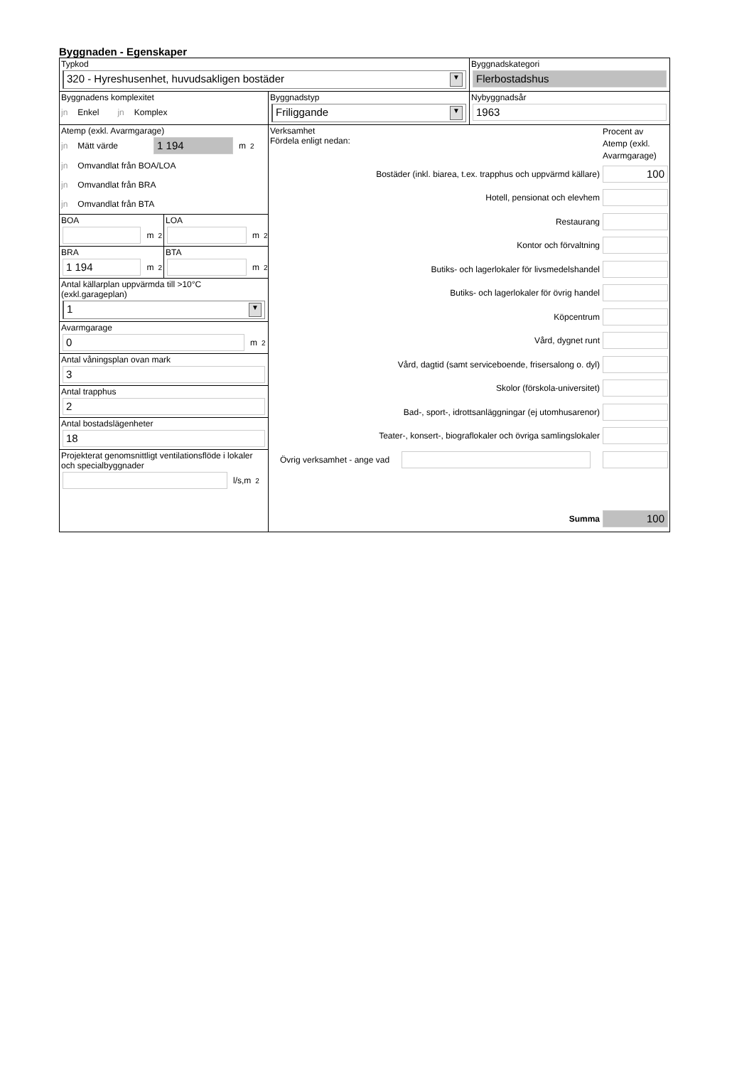Byggnaden - Egenskaper
Typkod
320 - Hyreshusenhet, huvudsakligen bostäder ▼
Byggnadskategori
Flerbostadshus
Byggnadens komplexitet
jn Enkel jn Komplex
Byggnadstyp
Friliggande ▼
Nybyggnadsår
1963
Atemp (exkl. Avarmgarage)
jn Mätt värde
1 194
m<sup>2</sup>
jn Omvandlat från BOA/LOA
jn Omvandlat från BRA
jn Omvandlat från BTA
BOA
m<sup>2</sup>
LOA
m<sup>2</sup>
BRA
1 194
m<sup>2</sup>
BTA
m<sup>2</sup>
Antal källarplan uppvärmda till >10°C
(exkl.garageplan)
1 ▼
Avarmgarage
0
m<sup>2</sup>
Antal våningsplan ovan mark
3
Antal trapphus
2
Antal bostadslägenheter
18
Projekterat genomsnittligt ventilationsflöde i lokaler och specialbyggnader
l/s,m<sup>2</sup>
Verksamhet
Fördela enligt nedan:
Procent av Atemp (exkl. Avarmgarage)
Bostäder (inkl. biarea, t.ex. trapphus och uppvärmd källare)
100
Hotell, pensionat och elevhem
Restaurang
Kontor och förvaltning
Butiks- och lagerlokaler för livsmedelshandel
Butiks- och lagerlokaler för övrig handel
Köpcentrum
Vård, dygnet runt
Vård, dagtid (samt serviceboende, frisersalong o. dyl)
Skolor (förskola-universitet)
Bad-, sport-, idrottsanläggningar (ej utomhusarenor)
Teater-, konsert-, biograflokaler och övriga samlingslokaler
Övrig verksamhet - ange vad
Summa
100